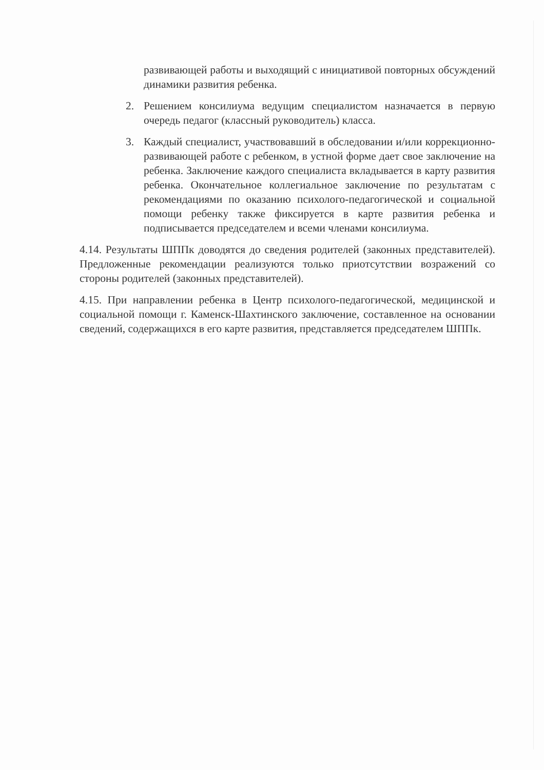развивающей работы и выходящий с инициативой повторных обсуждений динамики развития ребенка.
2. Решением консилиума ведущим специалистом назначается в первую очередь педагог (классный руководитель) класса.
3. Каждый специалист, участвовавший в обследовании и/или коррекционно-развивающей работе с ребенком, в устной форме дает свое заключение на ребенка. Заключение каждого специалиста вкладывается в карту развития ребенка. Окончательное коллегиальное заключение по результатам с рекомендациями по оказанию психолого-педагогической и социальной помощи ребенку также фиксируется в карте развития ребенка и подписывается председателем и всеми членами консилиума.
4.14. Результаты ШППк доводятся до сведения родителей (законных представителей). Предложенные рекомендации реализуются только приотсутствии возражений со стороны родителей (законных представителей).
4.15. При направлении ребенка в Центр психолого-педагогической, медицинской и социальной помощи г. Каменск-Шахтинского заключение, составленное на основании сведений, содержащихся в его карте развития, представляется председателем ШППк.